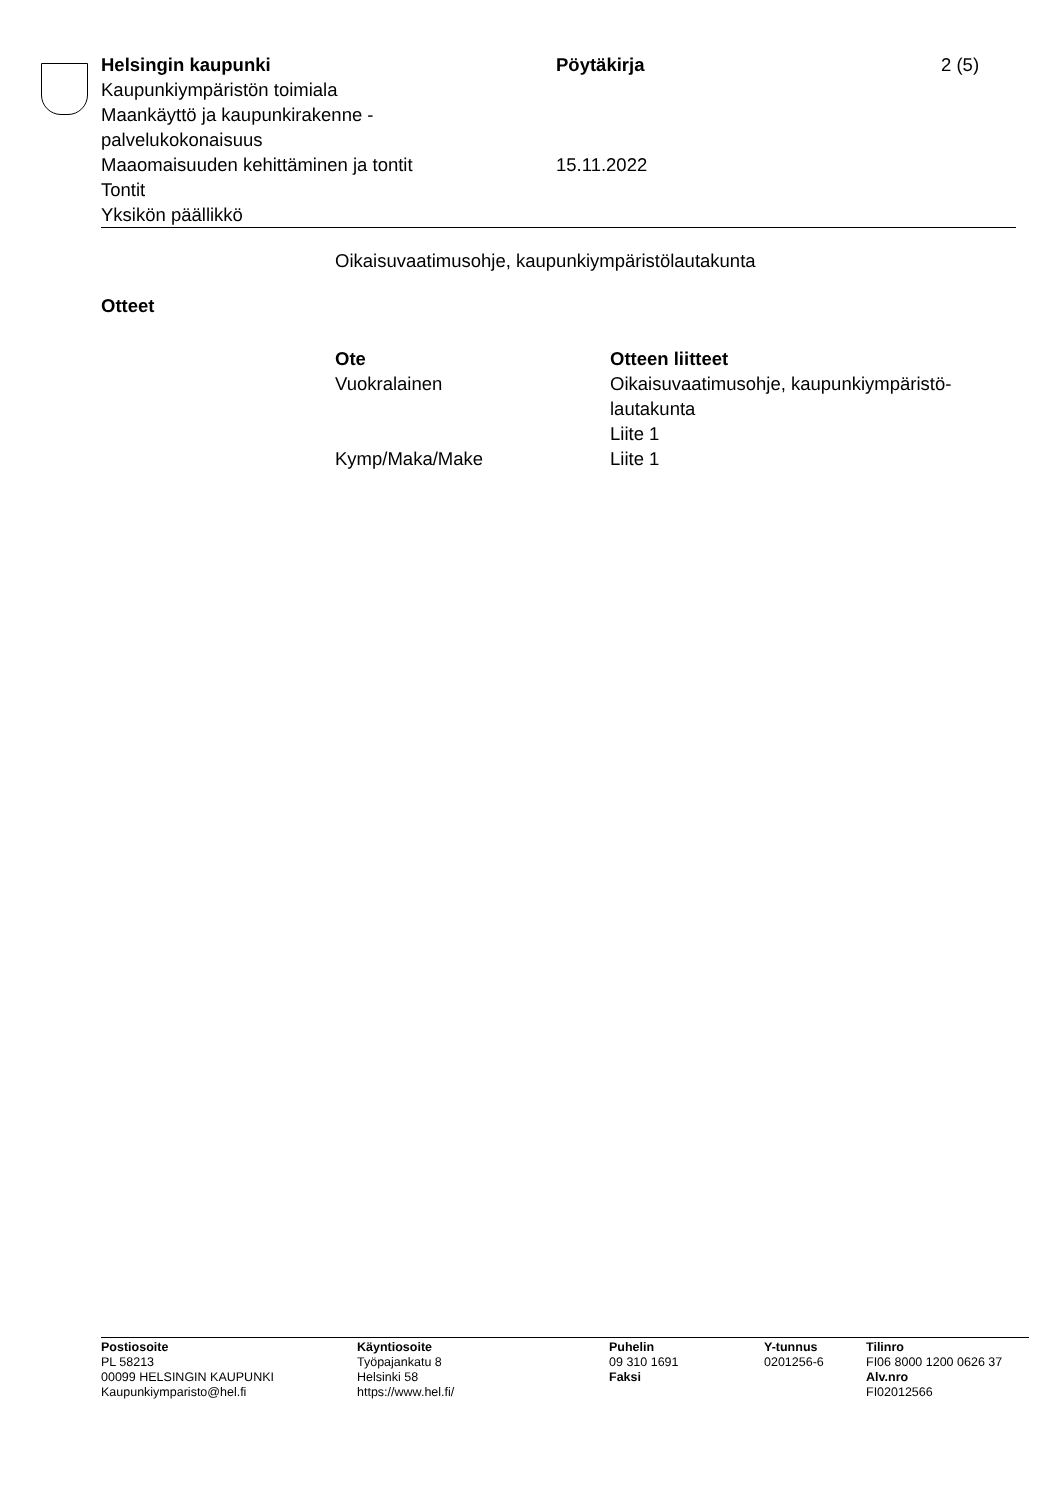Helsingin kaupunki
Kaupunkiympäristön toimiala
Maankäyttö ja kaupunkirakenne -
palvelukokonaisuus
Maaomaisuuden kehittäminen ja tontit
Tontit
Yksikön päällikkö
Pöytäkirja
15.11.2022
2 (5)
Oikaisuvaatimusohje, kaupunkiympäristölautakunta
Otteet
| Ote | Otteen liitteet |
| --- | --- |
| Vuokralainen | Oikaisuvaatimusohje, kaupunkiympäristö- lautakunta Liite 1 |
| Kymp/Maka/Make | Liite 1 |
Postiosoite
PL 58213
00099 HELSINGIN KAUPUNKI
Kaupunkiymparisto@hel.fi
Käyntiosoite
Työpajankatu 8
Helsinki 58
https://www.hel.fi/
Puhelin
09 310 1691
Faksi
Y-tunnus
0201256-6
Tilinro
FI06 8000 1200 0626 37
Alv.nro
FI02012566